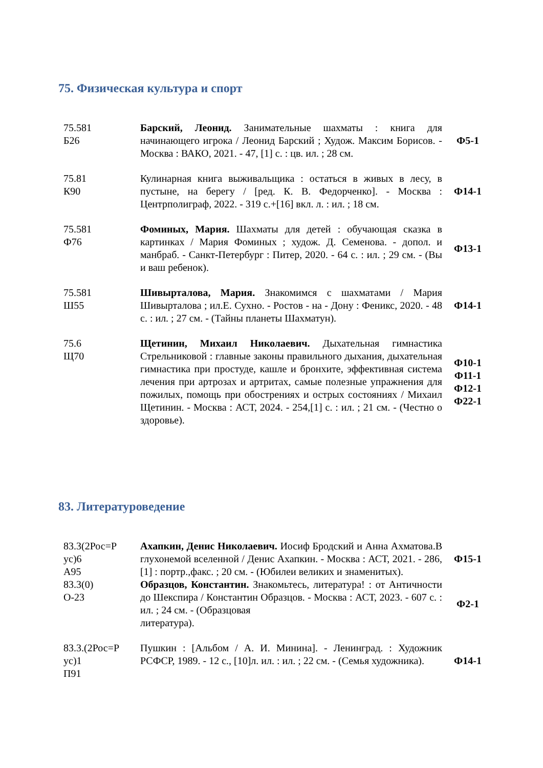75. Физическая культура и спорт
| 75.581 Б26 | Барский, Леонид. Занимательные шахматы : книга для начинающего игрока / Леонид Барский ; Худож. Максим Борисов. - Москва : ВАКО, 2021. - 47, [1] с. : цв. ил. ; 28 см. | Ф5-1 |
| 75.81 К90 | Кулинарная книга выживальщика : остаться в живых в лесу, в пустыне, на берегу / [ред. К. В. Федорченко]. - Москва : Центрполиграф, 2022. - 319 с.+[16] вкл. л. : ил. ; 18 см. | Ф14-1 |
| 75.581 Ф76 | Фоминых, Мария. Шахматы для детей : обучающая сказка в картинках / Мария Фоминых ; худож. Д. Семенова. - допол. и манбраб. - Санкт-Петербург : Питер, 2020. - 64 с. : ил. ; 29 см. - (Вы и ваш ребенок). | Ф13-1 |
| 75.581 Ш55 | Шивырталова, Мария. Знакомимся с шахматами / Мария Шивырталова ; ил.Е. Сухно. - Ростов - на - Дону : Феникс, 2020. - 48 с. : ил. ; 27 см. - (Тайны планеты Шахматун). | Ф14-1 |
| 75.6 Щ70 | Щетинин, Михаил Николаевич. Дыхательная гимнастика Стрельниковой : главные законы правильного дыхания, дыхательная гимнастика при простуде, кашле и бронхите, эффективная система лечения при артрозах и артритах, самые полезные упражнения для пожилых, помощь при обострениях и острых состояниях / Михаил Щетинин. - Москва : АСТ, 2024. - 254,[1] с. : ил. ; 21 см. - (Честно о здоровье). | Ф10-1 Ф11-1 Ф12-1 Ф22-1 |
83. Литературоведение
| 83.3(2Рос=Р ус)6 А95 | Ахапкин, Денис Николаевич. Иосиф Бродский и Анна Ахматова.В глухонемой вселенной / Денис Ахапкин. - Москва : АСТ, 2021. - 286,[1] : портр.,факс. ; 20 см. - (Юбилеи великих и знаменитых). | Ф15-1 |
| 83.3(0) О-23 | Образцов, Константин. Знакомьтесь, литература! : от Античности до Шекспира / Константин Образцов. - Москва : АСТ, 2023. - 607 с. : ил. ; 24 см. - (Образцовая литература). | Ф2-1 |
| 83.3.(2Рос=Р ус)1 П91 | Пушкин : [Альбом / А. И. Минина]. - Ленинград. : Художник РСФСР, 1989. - 12 с., [10]л. ил. : ил. ; 22 см. - (Семья художника). | Ф14-1 |